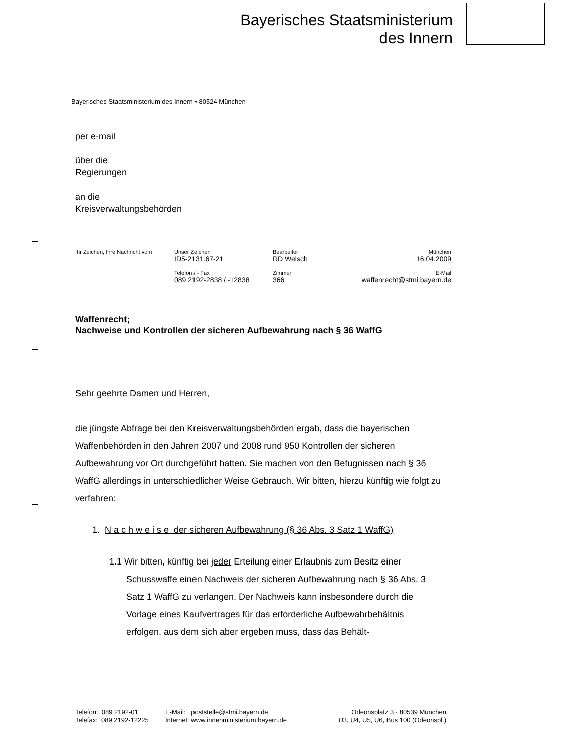Bayerisches Staatsministerium
des Innern
Bayerisches Staatsministerium des Innern • 80524 München
per e-mail
über die
Regierungen
an die
Kreisverwaltungsbehörden
| Ihr Zeichen, Ihre Nachricht vom | Unser Zeichen ID5-2131.67-21 | Bearbeiter RD Welsch | München 16.04.2009 |
| | Telefon / - Fax 089 2192-2838 / -12838 | Zimmer 366 | E-Mail waffenrecht@stmi.bayern.de |
Waffenrecht;
Nachweise und Kontrollen der sicheren Aufbewahrung nach § 36 WaffG
Sehr geehrte Damen und Herren,
die jüngste Abfrage bei den Kreisverwaltungsbehörden ergab, dass die bayerischen Waffenbehörden in den Jahren 2007 und 2008 rund 950 Kontrollen der sicheren Aufbewahrung vor Ort durchgeführt hatten. Sie machen von den Befugnissen nach § 36 WaffG allerdings in unterschiedlicher Weise Gebrauch. Wir bitten, hierzu künftig wie folgt zu verfahren:
1. N a c h w e i s e der sicheren Aufbewahrung (§ 36 Abs. 3 Satz 1 WaffG)
1.1 Wir bitten, künftig bei jeder Erteilung einer Erlaubnis zum Besitz einer Schusswaffe einen Nachweis der sicheren Aufbewahrung nach § 36 Abs. 3 Satz 1 WaffG zu verlangen. Der Nachweis kann insbesondere durch die Vorlage eines Kaufvertrages für das erforderliche Aufbewahrbehältnis erfolgen, aus dem sich aber ergeben muss, dass das Behält-
| Telefon: 089 2192-01 Telefax: 089 2192-12225 | E-Mail: poststelle@stmi.bayern.de Internet: www.innenministerium.bayern.de | Odeonsplatz 3 · 80539 München U3, U4, U5, U6, Bus 100 (Odeonspl.) |